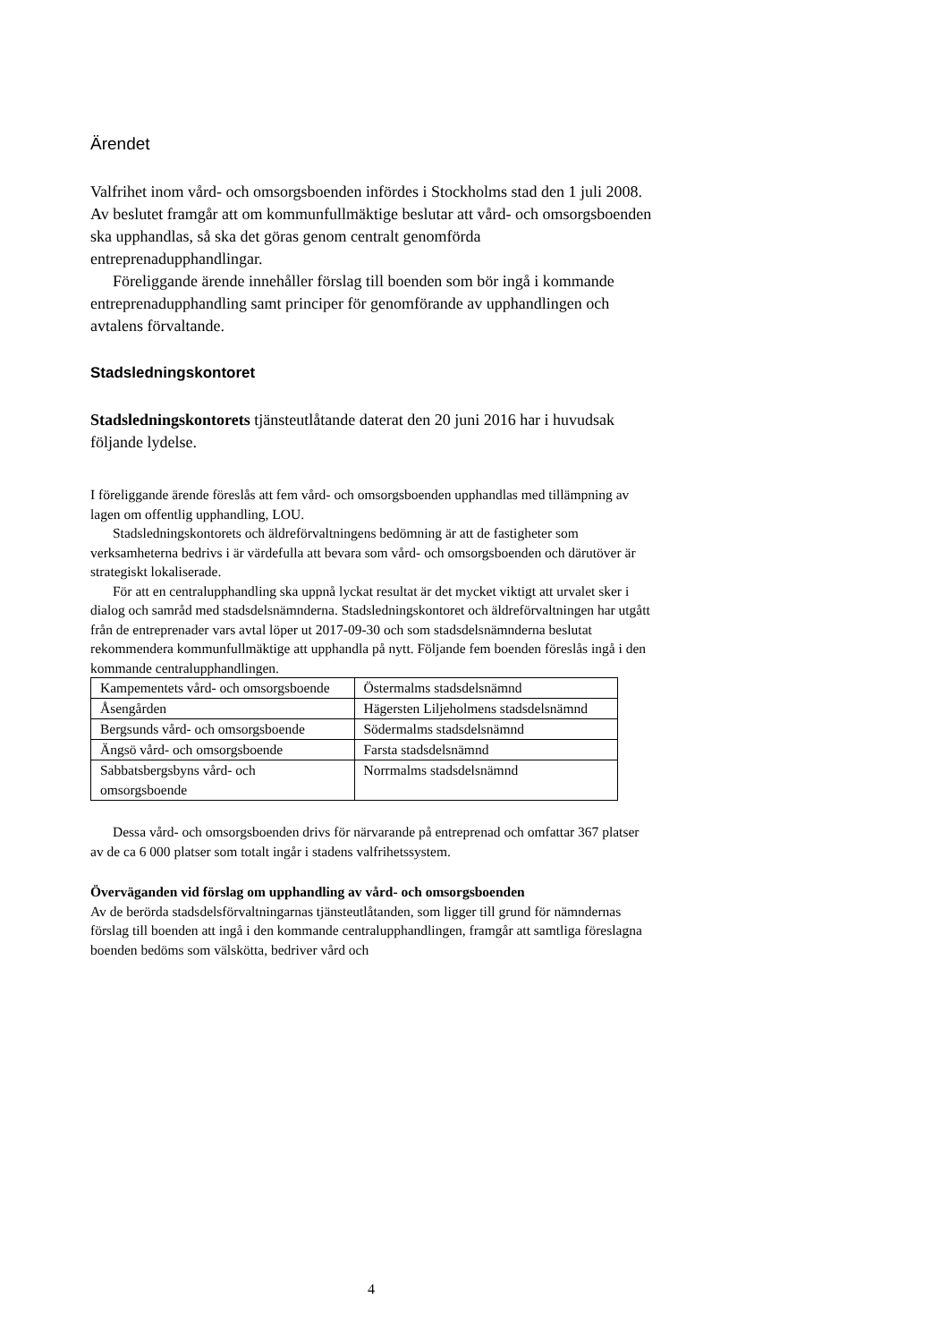Ärendet
Valfrihet inom vård- och omsorgsboenden infördes i Stockholms stad den 1 juli 2008. Av beslutet framgår att om kommunfullmäktige beslutar att vård- och omsorgsboenden ska upphandlas, så ska det göras genom centralt genomförda entreprenadupphandlingar.
Föreliggande ärende innehåller förslag till boenden som bör ingå i kommande entreprenadupphandling samt principer för genomförande av upphandlingen och avtalens förvaltande.
Stadsledningskontoret
Stadsledningskontorets tjänsteutlåtande daterat den 20 juni 2016 har i huvudsak följande lydelse.
I föreliggande ärende föreslås att fem vård- och omsorgsboenden upphandlas med tillämpning av lagen om offentlig upphandling, LOU.
Stadsledningskontorets och äldreförvaltningens bedömning är att de fastigheter som verksamheterna bedrivs i är värdefulla att bevara som vård- och omsorgsboenden och därutöver är strategiskt lokaliserade.
För att en centralupphandling ska uppnå lyckat resultat är det mycket viktigt att urvalet sker i dialog och samråd med stadsdelsnämnderna. Stadsledningskontoret och äldreförvaltningen har utgått från de entreprenader vars avtal löper ut 2017-09-30 och som stadsdelsnämnderna beslutat rekommendera kommunfullmäktige att upphandla på nytt. Följande fem boenden föreslås ingå i den kommande centralupphandlingen.
| Kampementets vård- och omsorgsboende | Östermalms stadsdelsnämnd |
| Åsengården | Hägersten Liljeholmens stadsdelsnämnd |
| Bergsunds vård- och omsorgsboende | Södermalms stadsdelsnämnd |
| Ängsö vård- och omsorgsboende | Farsta stadsdelsnämnd |
| Sabbatsbergsbyns vård- och omsorgsboende | Norrmalms stadsdelsnämnd |
Dessa vård- och omsorgsboenden drivs för närvarande på entreprenad och omfattar 367 platser av de ca 6 000 platser som totalt ingår i stadens valfrihetssystem.
Överväganden vid förslag om upphandling av vård- och omsorgsboenden
Av de berörda stadsdelsförvaltningarnas tjänsteutlåtanden, som ligger till grund för nämndernas förslag till boenden att ingå i den kommande centralupphandlingen, framgår att samtliga föreslagna boenden bedöms som välskötta, bedriver vård och
4